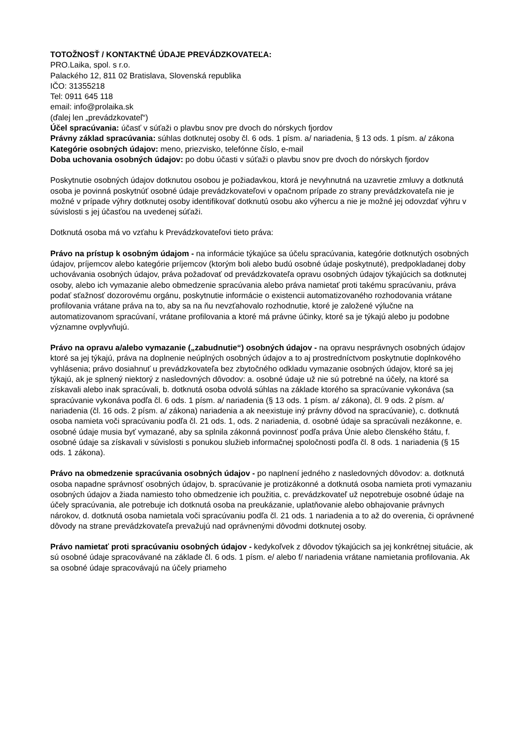TOTOŽNOSŤ / KONTAKTNÉ ÚDAJE PREVÁDZKOVATEĽA:
PRO.Laika, spol. s r.o.
Palackého 12, 811 02 Bratislava, Slovenská republika
IČO: 31355218
Tel: 0911 645 118
email: info@prolaika.sk
(ďalej len „prevádzkovateľ“)
Účel spracúvania: účasť v súťaži o plavbu snov pre dvoch do nórskych fjordov
Právny základ spracúvania: súhlas dotknutej osoby čl. 6 ods. 1 písm. a/ nariadenia, § 13 ods. 1 písm. a/ zákona
Kategórie osobných údajov: meno, priezvisko, telefónne číslo, e-mail
Doba uchovania osobných údajov: po dobu účasti v súťaži o plavbu snov pre dvoch do nórskych fjordov
Poskytnutie osobných údajov dotknutou osobou je požiadavkou, ktorá je nevyhnutná na uzavretie zmluvy a dotknutá osoba je povinná poskytnúť osobné údaje prevádzkovateľovi v opačnom prípade zo strany prevádzkovateľa nie je možné v prípade výhry dotknutej osoby identifikovať dotknutú osobu ako výhercu a nie je možné jej odovzdať výhru v súvislosti s jej účasťou na uvedenej súťaži.
Dotknutá osoba má vo vzťahu k Prevádzkovateľovi tieto práva:
Právo na prístup k osobným údajom - na informácie týkajúce sa účelu spracúvania, kategórie dotknutých osobných údajov, príjemcov alebo kategórie príjemcov (ktorým boli alebo budú osobné údaje poskytnuté), predpokladanej doby uchovávania osobných údajov, práva požadovať od prevádzkovateľa opravu osobných údajov týkajúcich sa dotknutej osoby, alebo ich vymazanie alebo obmedzenie spracúvania alebo práva namietať proti takému spracúvaniu, práva podať sťažnosť dozorovému orgánu, poskytnutie informácie o existencii automatizovaného rozhodovania vrátane profilovania vrátane práva na to, aby sa na ňu nevzťahovalo rozhodnutie, ktoré je založené výlučne na automatizovanom spracúvaní, vrátane profilovania a ktoré má právne účinky, ktoré sa je týkajú alebo ju podobne významne ovplyvňujú.
Právo na opravu a/alebo vymazanie („zabudnutie“) osobných údajov - na opravu nesprávnych osobných údajov ktoré sa jej týkajú, práva na doplnenie neúplných osobných údajov a to aj prostredníctvom poskytnutie doplnkového vyhlásenia; právo dosiahnuť u prevádzkovateľa bez zbytočného odkladu vymazanie osobných údajov, ktoré sa jej týkajú, ak je splnený niektorý z nasledovných dôvodov: a. osobné údaje už nie sú potrebné na účely, na ktoré sa získavali alebo inak spracúvali, b. dotknutá osoba odvolá súhlas na základe ktorého sa spracúvanie vykonáva (sa spracúvanie vykonáva podľa čl. 6 ods. 1 písm. a/ nariadenia (§ 13 ods. 1 písm. a/ zákona), čl. 9 ods. 2 písm. a/ nariadenia (čl. 16 ods. 2 písm. a/ zákona) nariadenia a ak neexistuje iný právny dôvod na spracúvanie), c. dotknutá osoba namieta voči spracúvaniu podľa čl. 21 ods. 1, ods. 2 nariadenia, d. osobné údaje sa spracúvali nezákonne, e. osobné údaje musia byť vymazané, aby sa splnila zákonná povinnosť podľa práva Únie alebo členského štátu, f. osobné údaje sa získavali v súvislosti s ponukou služieb informačnej spoločnosti podľa čl. 8 ods. 1 nariadenia (§ 15 ods. 1 zákona).
Právo na obmedzenie spracúvania osobných údajov - po naplnení jedného z nasledovných dôvodov: a. dotknutá osoba napadne správnosť osobných údajov, b. spracúvanie je protizákonné a dotknutá osoba namieta proti vymazaniu osobných údajov a žiada namiesto toho obmedzenie ich použitia, c. prevádzkovateľ už nepotrebuje osobné údaje na účely spracúvania, ale potrebuje ich dotknutá osoba na preukázanie, uplatňovanie alebo obhajovanie právnych nárokov, d. dotknutá osoba namietala voči spracúvaniu podľa čl. 21 ods. 1 nariadenia a to až do overenia, či oprávnené dôvody na strane prevádzkovateľa prevažujú nad oprávnenými dôvodmi dotknutej osoby.
Právo namietať proti spracúvaniu osobných údajov - kedykoľvek z dôvodov týkajúcich sa jej konkrétnej situácie, ak sú osobné údaje spracovávané na základe čl. 6 ods. 1 písm. e/ alebo f/ nariadenia vrátane namietania profilovania. Ak sa osobné údaje spracovávajú na účely priameho